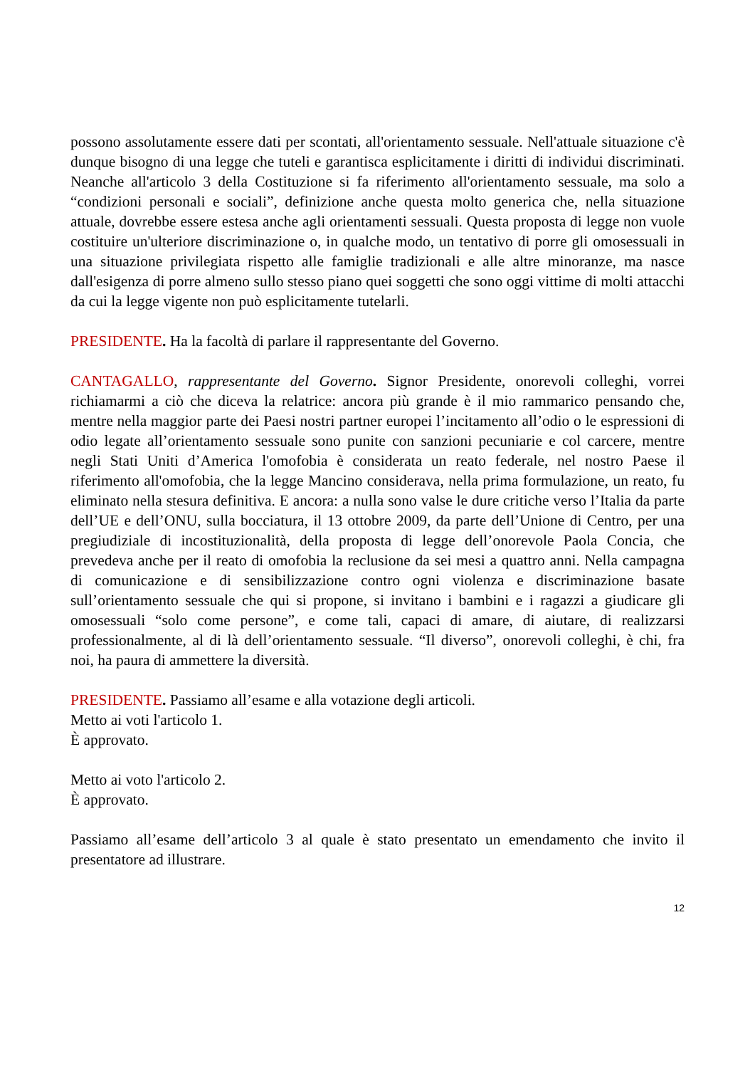possono assolutamente essere dati per scontati, all'orientamento sessuale. Nell'attuale situazione c'è dunque bisogno di una legge che tuteli e garantisca esplicitamente i diritti di individui discriminati. Neanche all'articolo 3 della Costituzione si fa riferimento all'orientamento sessuale, ma solo a “condizioni personali e sociali”, definizione anche questa molto generica che, nella situazione attuale, dovrebbe essere estesa anche agli orientamenti sessuali. Questa proposta di legge non vuole costituire un'ulteriore discriminazione o, in qualche modo, un tentativo di porre gli omosessuali in una situazione privilegiata rispetto alle famiglie tradizionali e alle altre minoranze, ma nasce dall'esigenza di porre almeno sullo stesso piano quei soggetti che sono oggi vittime di molti attacchi da cui la legge vigente non può esplicitamente tutelarli.
PRESIDENTE. Ha la facoltà di parlare il rappresentante del Governo.
CANTAGALLO, rappresentante del Governo. Signor Presidente, onorevoli colleghi, vorrei richiamarmi a ciò che diceva la relatrice: ancora più grande è il mio rammarico pensando che, mentre nella maggior parte dei Paesi nostri partner europei l’incitamento all’odio o le espressioni di odio legate all’orientamento sessuale sono punite con sanzioni pecuniarie e col carcere, mentre negli Stati Uniti d’America l'omofobia è considerata un reato federale, nel nostro Paese il riferimento all'omofobia, che la legge Mancino considerava, nella prima formulazione, un reato, fu eliminato nella stesura definitiva. E ancora: a nulla sono valse le dure critiche verso l’Italia da parte dell’UE e dell’ONU, sulla bocciatura, il 13 ottobre 2009, da parte dell’Unione di Centro, per una pregiudiziale di incostituzionalità, della proposta di legge dell’onorevole Paola Concia, che prevedeva anche per il reato di omofobia la reclusione da sei mesi a quattro anni. Nella campagna di comunicazione e di sensibilizzazione contro ogni violenza e discriminazione basate sull’orientamento sessuale che qui si propone, si invitano i bambini e i ragazzi a giudicare gli omosessuali “solo come persone”, e come tali, capaci di amare, di aiutare, di realizzarsi professionalmente, al di là dell’orientamento sessuale. “Il diverso”, onorevoli colleghi, è chi, fra noi, ha paura di ammettere la diversità.
PRESIDENTE. Passiamo all’esame e alla votazione degli articoli.
Metto ai voti l'articolo 1.
È approvato.
Metto ai voto l'articolo 2.
È approvato.
Passiamo all’esame dell’articolo 3 al quale è stato presentato un emendamento che invito il presentatore ad illustrare.
12